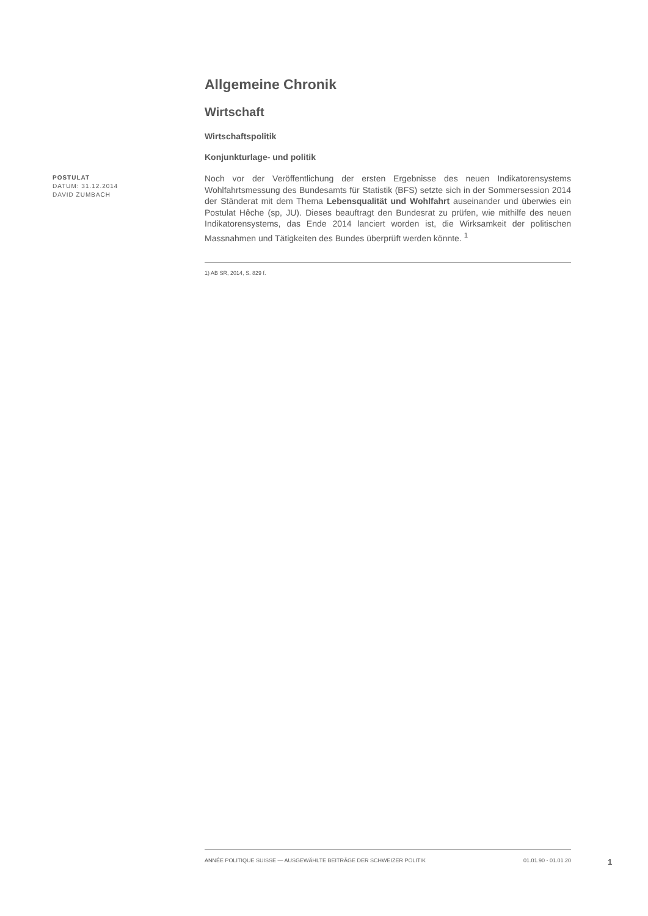POSTULAT
DATUM: 31.12.2014
DAVID ZUMBACH
Allgemeine Chronik
Wirtschaft
Wirtschaftspolitik
Konjunkturlage- und politik
Noch vor der Veröffentlichung der ersten Ergebnisse des neuen Indikatorensystems Wohlfahrtsmessung des Bundesamts für Statistik (BFS) setzte sich in der Sommersession 2014 der Ständerat mit dem Thema Lebensqualität und Wohlfahrt auseinander und überwies ein Postulat Hêche (sp, JU). Dieses beauftragt den Bundesrat zu prüfen, wie mithilfe des neuen Indikatorensystems, das Ende 2014 lanciert worden ist, die Wirksamkeit der politischen Massnahmen und Tätigkeiten des Bundes überprüft werden könnte. <sup>1</sup>
1) AB SR, 2014, S. 829 f.
ANNÉE POLITIQUE SUISSE — AUSGEWÄHLTE BEITRÄGE DER SCHWEIZER POLITIK 01.01.90 - 01.01.20
1